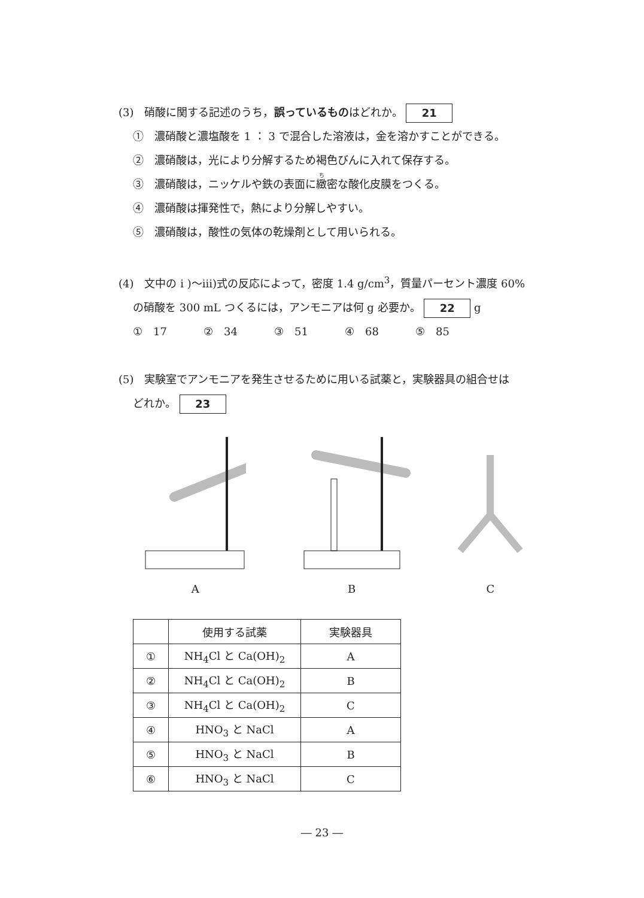(3)　硝酸に関する記述のうち，誤っているものはどれか。 21
①　濃硝酸と濃塩酸を 1 ： 3 で混合した溶液は，金を溶かすことができる。
②　濃硝酸は，光により分解するため褐色びんに入れて保存する。
③　濃硝酸は，ニッケルや鉄の表面に緻密な酸化皮膜をつくる。
④　濃硝酸は揮発性で，熱により分解しやすい。
⑤　濃硝酸は，酸性の気体の乾燥剤として用いられる。
(4)　文中の i )～iii)式の反応によって，密度 1.4 g/cm<sup>3</sup>，質量パーセント濃度 60%
の硝酸を 300 mL つくるには，アンモニアは何 g 必要か。 22 g
①　17 ②　34 ③　51 ④　68 ⑤　85
(5)　実験室でアンモニアを発生させるために用いる試薬と，実験器具の組合せは
どれか。 23
A B C
| | 使用する試薬 | 実験器具 |
| --- | --- | --- |
| ① | NH<sub>4</sub>Cl と Ca(OH)<sub>2</sub> | A |
| ② | NH<sub>4</sub>Cl と Ca(OH)<sub>2</sub> | B |
| ③ | NH<sub>4</sub>Cl と Ca(OH)<sub>2</sub> | C |
| ④ | HNO<sub>3</sub> と NaCl | A |
| ⑤ | HNO<sub>3</sub> と NaCl | B |
| ⑥ | HNO<sub>3</sub> と NaCl | C |
― 23 ―